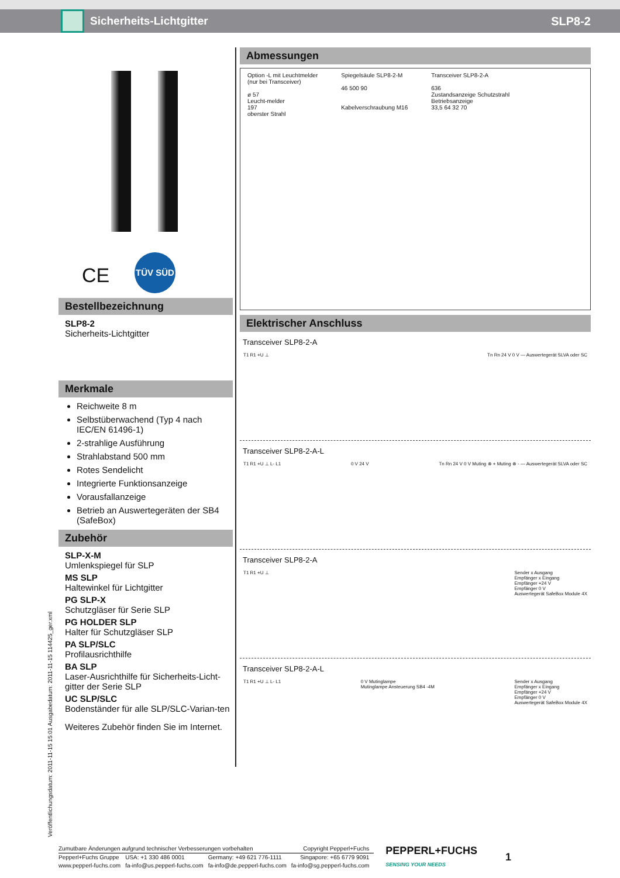Sicherheits-Lichtgitter SLP8-2
CE
TÜV SÜD
Bestellbezeichnung
SLP8-2
Sicherheits-Lichtgitter
Merkmale
Reichweite 8 m
Selbstüberwachend (Typ 4 nach IEC/EN 61496-1)
2-strahlige Ausführung
Strahlabstand 500 mm
Rotes Sendelicht
Integrierte Funktionsanzeige
Vorausfallanzeige
Betrieb an Auswertegeräten der SB4 (SafeBox)
Zubehör
SLP-X-M
Umlenkspiegel für SLP
MS SLP
Haltewinkel für Lichtgitter
PG SLP-X
Schutzgläser für Serie SLP
PG HOLDER SLP
Halter für Schutzgläser SLP
PA SLP/SLC
Profilausrichthilfe
BA SLP
Laser-Ausrichthilfe für Sicherheits-Licht-gitter der Serie SLP
UC SLP/SLC
Bodenständer für alle SLP/SLC-Varian-ten
Weiteres Zubehör finden Sie im Internet.
Abmessungen
Option -L mit Leuchtmelder
(nur bei Transceiver)
ø 57
Leucht-melder
197
oberster Strahl
Spiegelsäule SLP8-2-M
46 500 90
Kabelverschraubung M16
Transceiver SLP8-2-A
636
Zustandsanzeige Schutzstrahl
Betriebsanzeige
33,5 64 32 70
Elektrischer Anschluss
Transceiver SLP8-2-A
T1 R1 +U ⊥ Tn Rn 24 V 0 V — Auswertegerät SLVA oder SC
Transceiver SLP8-2-A-L
T1 R1 +U ⊥ L- L1 0 V 24 V Tn Rn 24 V 0 V Muting ⊗ + Muting ⊗ - — Auswertegerät SLVA oder SC
Transceiver SLP8-2-A
T1 R1 +U ⊥ Sender x Ausgang
Empfänger x Eingang
Empfänger +24 V
Empfänger 0 V
Auswertegerät SafeBox Module 4X
Transceiver SLP8-2-A-L
T1 R1 +U ⊥ L- L1 0 V Mutinglampe
Mutinglampe Ansteuerung SB4 -4M Sender x Ausgang
Empfänger x Eingang
Empfänger +24 V
Empfänger 0 V
Auswertegerät SafeBox Module 4X
Veröffentlichungsdatum: 2011-11-15 15:01 Ausgabedatum: 2011-11-15 114425_ger.xml
| Zumutbare Änderungen aufgrund technischer Verbesserungen vorbehalten | | | Copyright Pepperl+Fuchs | PEPPERL+FUCHS SENSING YOUR NEEDS | 1 |
| Pepperl+Fuchs Gruppe | USA: +1 330 486 0001 | Germany: +49 621 776-1111 | Singapore: +65 6779 9091 | | |
| www.pepperl-fuchs.com | fa-info@us.pepperl-fuchs.com | fa-info@de.pepperl-fuchs.com | fa-info@sg.pepperl-fuchs.com | | |